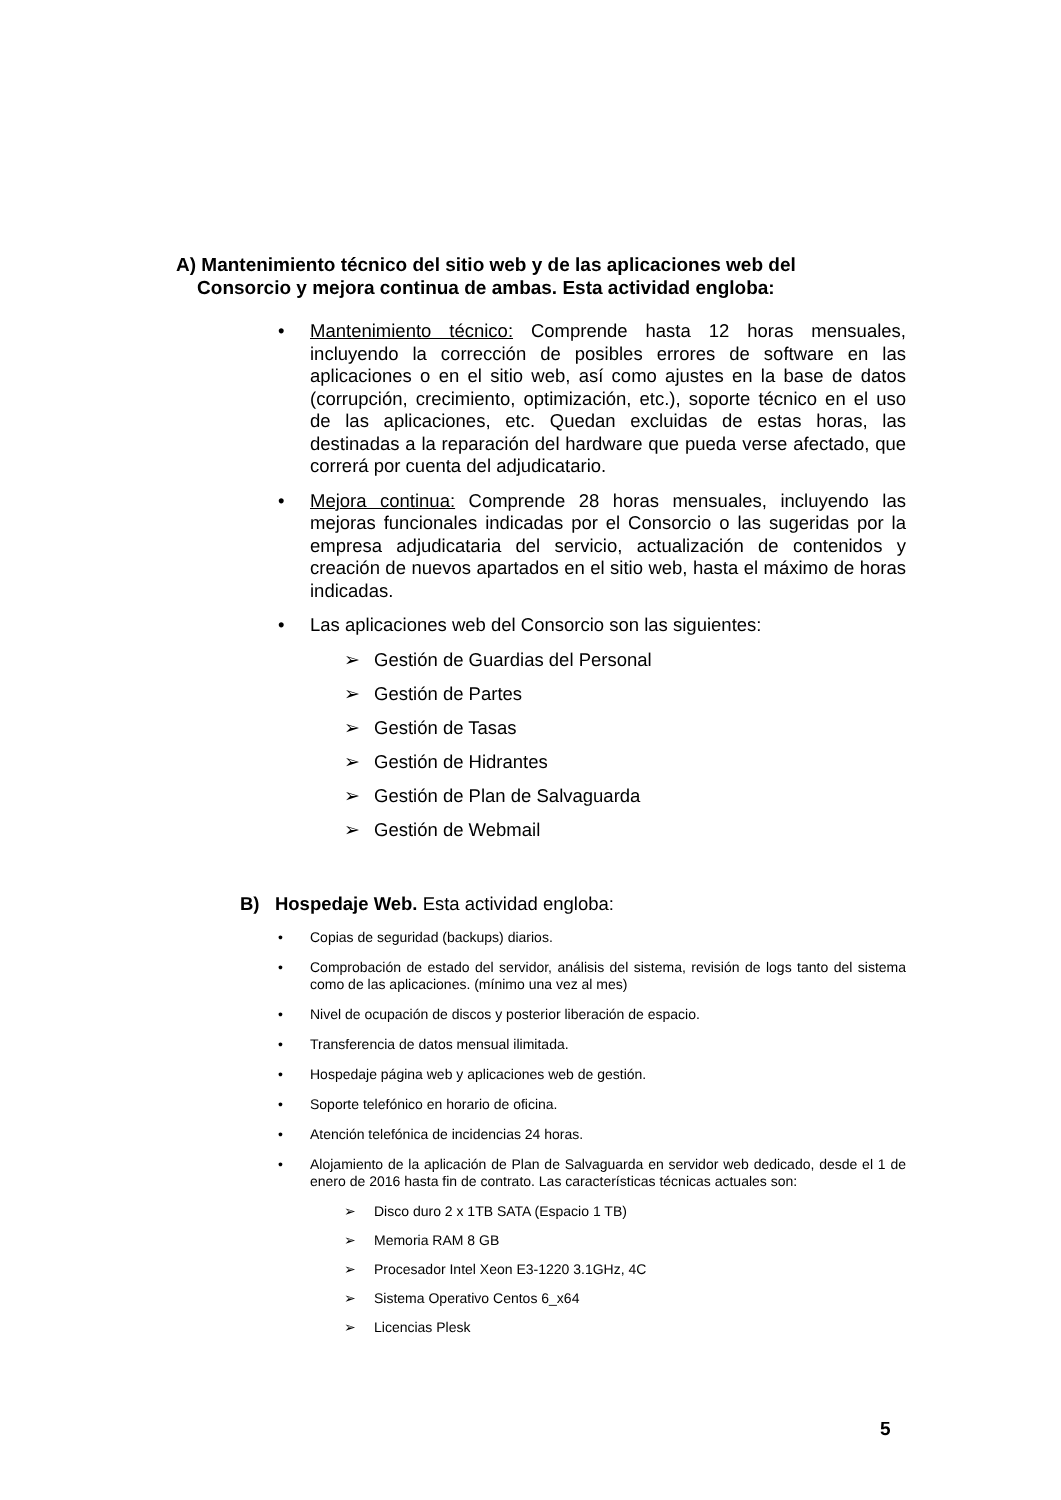A) Mantenimiento técnico del sitio web y de las aplicaciones web del
Consorcio y mejora continua de ambas. Esta actividad engloba:
• Mantenimiento técnico: Comprende hasta 12 horas mensuales, incluyendo la corrección de posibles errores de software en las aplicaciones o en el sitio web, así como ajustes en la base de datos (corrupción, crecimiento, optimización, etc.), soporte técnico en el uso de las aplicaciones, etc. Quedan excluidas de estas horas, las destinadas a la reparación del hardware que pueda verse afectado, que correrá por cuenta del adjudicatario.
• Mejora continua: Comprende 28 horas mensuales, incluyendo las mejoras funcionales indicadas por el Consorcio o las sugeridas por la empresa adjudicataria del servicio, actualización de contenidos y creación de nuevos apartados en el sitio web, hasta el máximo de horas indicadas.
• Las aplicaciones web del Consorcio son las siguientes:
➢ Gestión de Guardias del Personal
➢ Gestión de Partes
➢ Gestión de Tasas
➢ Gestión de Hidrantes
➢ Gestión de Plan de Salvaguarda
➢ Gestión de Webmail
B) Hospedaje Web. Esta actividad engloba:
• Copias de seguridad (backups) diarios.
• Comprobación de estado del servidor, análisis del sistema, revisión de logs tanto del sistema como de las aplicaciones. (mínimo una vez al mes)
• Nivel de ocupación de discos y posterior liberación de espacio.
• Transferencia de datos mensual ilimitada.
• Hospedaje página web y aplicaciones web de gestión.
• Soporte telefónico en horario de oficina.
• Atención telefónica de incidencias 24 horas.
• Alojamiento de la aplicación de Plan de Salvaguarda en servidor web dedicado, desde el 1 de enero de 2016 hasta fin de contrato. Las características técnicas actuales son:
➢ Disco duro 2 x 1TB SATA (Espacio 1 TB)
➢ Memoria RAM 8 GB
➢ Procesador Intel Xeon E3-1220 3.1GHz, 4C
➢ Sistema Operativo Centos 6_x64
➢ Licencias Plesk
5